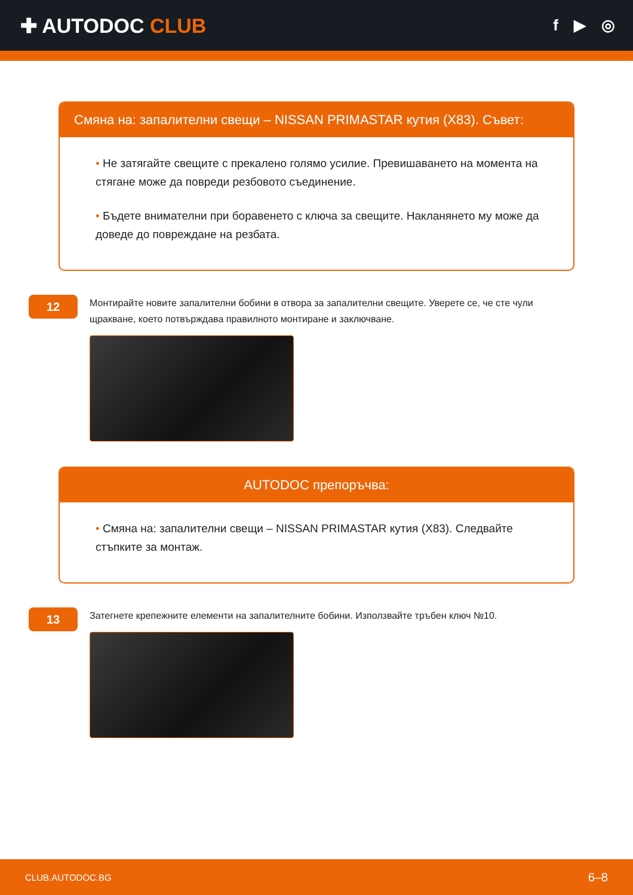✚ AUTODOC CLUB
f ▶ ◎
Смяна на: запалителни свещи – NISSAN PRIMASTAR кутия (X83). Съвет:
• Не затягайте свещите с прекалено голямо усилие. Превишаването на момента на стягане може да повреди резбовото съединение.
• Бъдете внимателни при боравенето с ключа за свещите. Накланянето му може да доведе до повреждане на резбата.
12
Монтирайте новите запалителни бобини в отвора за запалителни свещите. Уверете се, че сте чули щракване, което потвърждава правилното монтиране и заключване.
AUTODOC препоръчва:
• Смяна на: запалителни свещи – NISSAN PRIMASTAR кутия (X83). Следвайте стъпките за монтаж.
13
Затегнете крепежните елементи на запалителните бобини. Използвайте тръбен ключ №10.
CLUB.AUTODOC.BG 6–8